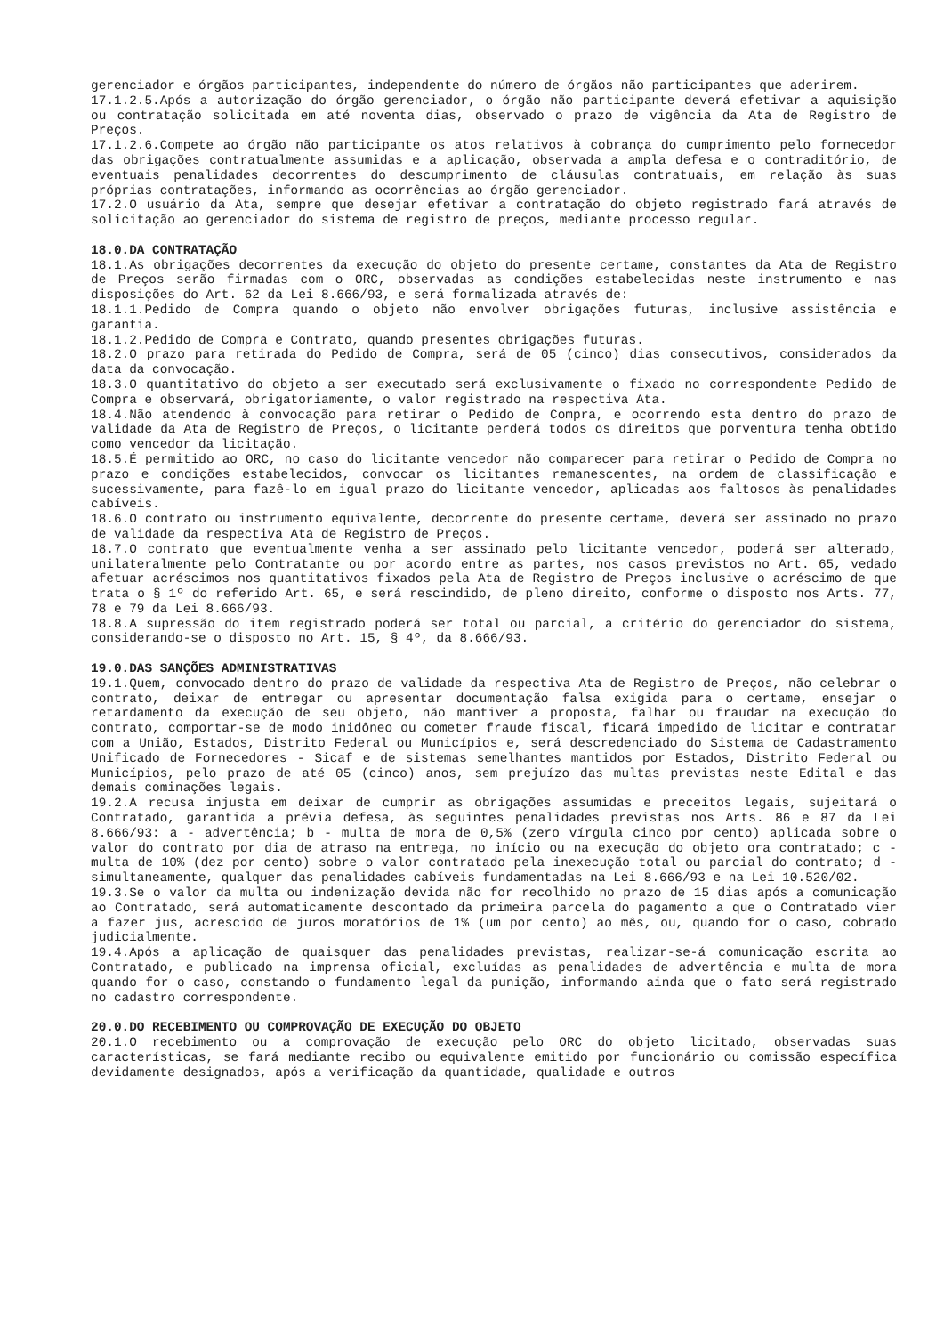gerenciador e órgãos participantes, independente do número de órgãos não participantes que aderirem.
17.1.2.5.Após a autorização do órgão gerenciador, o órgão não participante deverá efetivar a aquisição ou contratação solicitada em até noventa dias, observado o prazo de vigência da Ata de Registro de Preços.
17.1.2.6.Compete ao órgão não participante os atos relativos à cobrança do cumprimento pelo fornecedor das obrigações contratualmente assumidas e a aplicação, observada a ampla defesa e o contraditório, de eventuais penalidades decorrentes do descumprimento de cláusulas contratuais, em relação às suas próprias contratações, informando as ocorrências ao órgão gerenciador.
17.2.O usuário da Ata, sempre que desejar efetivar a contratação do objeto registrado fará através de solicitação ao gerenciador do sistema de registro de preços, mediante processo regular.
18.0.DA CONTRATAÇÃO
18.1.As obrigações decorrentes da execução do objeto do presente certame, constantes da Ata de Registro de Preços serão firmadas com o ORC, observadas as condições estabelecidas neste instrumento e nas disposições do Art. 62 da Lei 8.666/93, e será formalizada através de:
18.1.1.Pedido de Compra quando o objeto não envolver obrigações futuras, inclusive assistência e garantia.
18.1.2.Pedido de Compra e Contrato, quando presentes obrigações futuras.
18.2.O prazo para retirada do Pedido de Compra, será de 05 (cinco) dias consecutivos, considerados da data da convocação.
18.3.O quantitativo do objeto a ser executado será exclusivamente o fixado no correspondente Pedido de Compra e observará, obrigatoriamente, o valor registrado na respectiva Ata.
18.4.Não atendendo à convocação para retirar o Pedido de Compra, e ocorrendo esta dentro do prazo de validade da Ata de Registro de Preços, o licitante perderá todos os direitos que porventura tenha obtido como vencedor da licitação.
18.5.É permitido ao ORC, no caso do licitante vencedor não comparecer para retirar o Pedido de Compra no prazo e condições estabelecidos, convocar os licitantes remanescentes, na ordem de classificação e sucessivamente, para fazê-lo em igual prazo do licitante vencedor, aplicadas aos faltosos às penalidades cabíveis.
18.6.O contrato ou instrumento equivalente, decorrente do presente certame, deverá ser assinado no prazo de validade da respectiva Ata de Registro de Preços.
18.7.O contrato que eventualmente venha a ser assinado pelo licitante vencedor, poderá ser alterado, unilateralmente pelo Contratante ou por acordo entre as partes, nos casos previstos no Art. 65, vedado afetuar acréscimos nos quantitativos fixados pela Ata de Registro de Preços inclusive o acréscimo de que trata o § 1º do referido Art. 65, e será rescindido, de pleno direito, conforme o disposto nos Arts. 77, 78 e 79 da Lei 8.666/93.
18.8.A supressão do item registrado poderá ser total ou parcial, a critério do gerenciador do sistema, considerando-se o disposto no Art. 15, § 4º, da 8.666/93.
19.0.DAS SANÇÕES ADMINISTRATIVAS
19.1.Quem, convocado dentro do prazo de validade da respectiva Ata de Registro de Preços, não celebrar o contrato, deixar de entregar ou apresentar documentação falsa exigida para o certame, ensejar o retardamento da execução de seu objeto, não mantiver a proposta, falhar ou fraudar na execução do contrato, comportar-se de modo inidôneo ou cometer fraude fiscal, ficará impedido de licitar e contratar com a União, Estados, Distrito Federal ou Municípios e, será descredenciado do Sistema de Cadastramento Unificado de Fornecedores - Sicaf e de sistemas semelhantes mantidos por Estados, Distrito Federal ou Municípios, pelo prazo de até 05 (cinco) anos, sem prejuízo das multas previstas neste Edital e das demais cominações legais.
19.2.A recusa injusta em deixar de cumprir as obrigações assumidas e preceitos legais, sujeitará o Contratado, garantida a prévia defesa, às seguintes penalidades previstas nos Arts. 86 e 87 da Lei 8.666/93: a - advertência; b - multa de mora de 0,5% (zero vírgula cinco por cento) aplicada sobre o valor do contrato por dia de atraso na entrega, no início ou na execução do objeto ora contratado; c - multa de 10% (dez por cento) sobre o valor contratado pela inexecução total ou parcial do contrato; d - simultaneamente, qualquer das penalidades cabíveis fundamentadas na Lei 8.666/93 e na Lei 10.520/02.
19.3.Se o valor da multa ou indenização devida não for recolhido no prazo de 15 dias após a comunicação ao Contratado, será automaticamente descontado da primeira parcela do pagamento a que o Contratado vier a fazer jus, acrescido de juros moratórios de 1% (um por cento) ao mês, ou, quando for o caso, cobrado judicialmente.
19.4.Após a aplicação de quaisquer das penalidades previstas, realizar-se-á comunicação escrita ao Contratado, e publicado na imprensa oficial, excluídas as penalidades de advertência e multa de mora quando for o caso, constando o fundamento legal da punição, informando ainda que o fato será registrado no cadastro correspondente.
20.0.DO RECEBIMENTO OU COMPROVAÇÃO DE EXECUÇÃO DO OBJETO
20.1.O recebimento ou a comprovação de execução pelo ORC do objeto licitado, observadas suas características, se fará mediante recibo ou equivalente emitido por funcionário ou comissão específica devidamente designados, após a verificação da quantidade, qualidade e outros